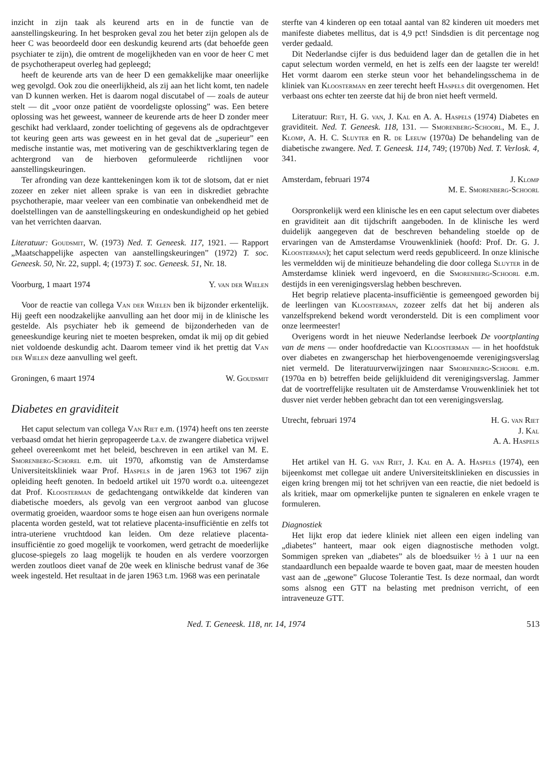inzicht in zijn taak als keurend arts en in de functie van de aanstellingskeuring. In het besproken geval zou het beter zijn gelopen als de heer C was beoordeeld door een deskundig keurend arts (dat behoefde geen psychiater te zijn), die omtrent de mogelijkheden van en voor de heer C met de psychotherapeut overleg had gepleegd;
heeft de keurende arts van de heer D een gemakkelijke maar oneerlijke weg gevolgd. Ook zou die oneerlijkheid, als zij aan het licht komt, ten nadele van D kunnen werken. Het is daarom nogal discutabel of — zoals de auteur stelt — dit „voor onze patiënt de voordeligste oplossing” was. Een betere oplossing was het geweest, wanneer de keurende arts de heer D zonder meer geschikt had verklaard, zonder toelichting of gegevens als de opdrachtgever tot keuring geen arts was geweest en in het geval dat de „superieur” een medische instantie was, met motivering van de geschiktverklaring tegen de achtergrond van de hierboven geformuleerde richtlijnen voor aanstellingskeuringen.
Ter afronding van deze kanttekeningen kom ik tot de slotsom, dat er niet zozeer en zeker niet alleen sprake is van een in diskrediet gebrachte psychotherapie, maar veeleer van een combinatie van onbekendheid met de doelstellingen van de aanstellingskeuring en ondeskundigheid op het gebied van het verrichten daarvan.
Literatuur: Goudsmit, W. (1973) Ned. T. Geneesk. 117, 1921. — Rapport „Maatschappelijke aspecten van aanstellingskeuringen” (1972) T. soc. Geneesk. 50, Nr. 22, suppl. 4; (1973) T. soc. Geneesk. 51, Nr. 18.
Voorburg, 1 maart 1974 Y. van der Wielen
Voor de reactie van collega Van der Wielen ben ik bijzonder erkentelijk. Hij geeft een noodzakelijke aanvulling aan het door mij in de klinische les gestelde. Als psychiater heb ik gemeend de bijzonderheden van de geneeskundige keuring niet te moeten bespreken, omdat ik mij op dit gebied niet voldoende deskundig acht. Daarom temeer vind ik het prettig dat Van der Wielen deze aanvulling wel geeft.
Groningen, 6 maart 1974 W. Goudsmit
Diabetes en graviditeit
Het caput selectum van collega Van Riet e.m. (1974) heeft ons ten zeerste verbaasd omdat het hierin gepropageerde t.a.v. de zwangere diabetica vrijwel geheel overeenkomt met het beleid, beschreven in een artikel van M. E. Smorenberg-Schorel e.m. uit 1970, afkomstig van de Amsterdamse Universiteitskliniek waar Prof. Haspels in de jaren 1963 tot 1967 zijn opleiding heeft genoten. In bedoeld artikel uit 1970 wordt o.a. uiteengezet dat Prof. Kloosterman de gedachtengang ontwikkelde dat kinderen van diabetische moeders, als gevolg van een vergroot aanbod van glucose overmatig groeiden, waardoor soms te hoge eisen aan hun overigens normale placenta worden gesteld, wat tot relatieve placenta-insufficiëntie en zelfs tot intra-uteriene vruchtdood kan leiden. Om deze relatieve placenta-insufficiëntie zo goed mogelijk te voorkomen, werd getracht de moederlijke glucose-spiegels zo laag mogelijk te houden en als verdere voorzorgen werden zoutloos dieet vanaf de 20e week en klinische bedrust vanaf de 36e week ingesteld. Het resultaat in de jaren 1963 t.m. 1968 was een perinatale
sterfte van 4 kinderen op een totaal aantal van 82 kinderen uit moeders met manifeste diabetes mellitus, dat is 4,9 pct! Sindsdien is dit percentage nog verder gedaald.
Dit Nederlandse cijfer is dus beduidend lager dan de getallen die in het caput selectum worden vermeld, en het is zelfs een der laagste ter wereld! Het vormt daarom een sterke steun voor het behandelingsschema in de kliniek van Kloosterman en zeer terecht heeft Haspels dit overgenomen. Het verbaast ons echter ten zeerste dat hij de bron niet heeft vermeld.
Literatuur: Riet, H. G. van, J. Kal en A. A. Haspels (1974) Diabetes en graviditeit. Ned. T. Geneesk. 118, 131. — Smorenberg-Schoorl, M. E., J. Klomp, A. H. C. Sluyter en R. de Leeuw (1970a) De behandeling van de diabetische zwangere. Ned. T. Geneesk. 114, 749; (1970b) Ned. T. Verlosk. 4, 341.
Amsterdam, februari 1974 J. Klomp
M. E. Smorenberg-Schoorl
Oorspronkelijk werd een klinische les en een caput selectum over diabetes en graviditeit aan dit tijdschrift aangeboden. In de klinische les werd duidelijk aangegeven dat de beschreven behandeling stoelde op de ervaringen van de Amsterdamse Vrouwenkliniek (hoofd: Prof. Dr. G. J. Kloosterman); het caput selectum werd reeds gepubliceerd. In onze klinische les vermeldden wij de minitieuze behandeling die door collega Sluyter in de Amsterdamse kliniek werd ingevoerd, en die Smorenberg-Schoorl e.m. destijds in een verenigingsverslag hebben beschreven.
Het begrip relatieve placenta-insufficiëntie is gemeengoed geworden bij de leerlingen van Kloosterman, zozeer zelfs dat het bij anderen als vanzelfsprekend bekend wordt verondersteld. Dit is een compliment voor onze leermeester!
Overigens wordt in het nieuwe Nederlandse leerboek De voortplanting van de mens — onder hoofdredactie van Kloosterman — in het hoofdstuk over diabetes en zwangerschap het hierbovengenoemde verenigingsverslag niet vermeld. De literatuurverwijzingen naar Smorenberg-Schoorl e.m. (1970a en b) betreffen beide gelijkluidend dit verenigingsverslag. Jammer dat de voortreffelijke resultaten uit de Amsterdamse Vrouwenkliniek het tot dusver niet verder hebben gebracht dan tot een verenigingsverslag.
Utrecht, februari 1974 H. G. van Riet
J. Kal
A. A. Haspels
Het artikel van H. G. van Riet, J. Kal en A. A. Haspels (1974), een bijeenkomst met collegae uit andere Universiteitsklinieken en discussies in eigen kring brengen mij tot het schrijven van een reactie, die niet bedoeld is als kritiek, maar om opmerkelijke punten te signaleren en enkele vragen te formuleren.
Diagnostiek
Het lijkt erop dat iedere kliniek niet alleen een eigen indeling van „diabetes” hanteert, maar ook eigen diagnostische methoden volgt. Sommigen spreken van „diabetes” als de bloedsuiker ½ à 1 uur na een standaardlunch een bepaalde waarde te boven gaat, maar de meesten houden vast aan de „gewone” Glucose Tolerantie Test. Is deze normaal, dan wordt soms alsnog een GTT na belasting met prednison verricht, of een intraveneuze GTT.
Ned. T. Geneesk. 118, nr. 14, 1974 513